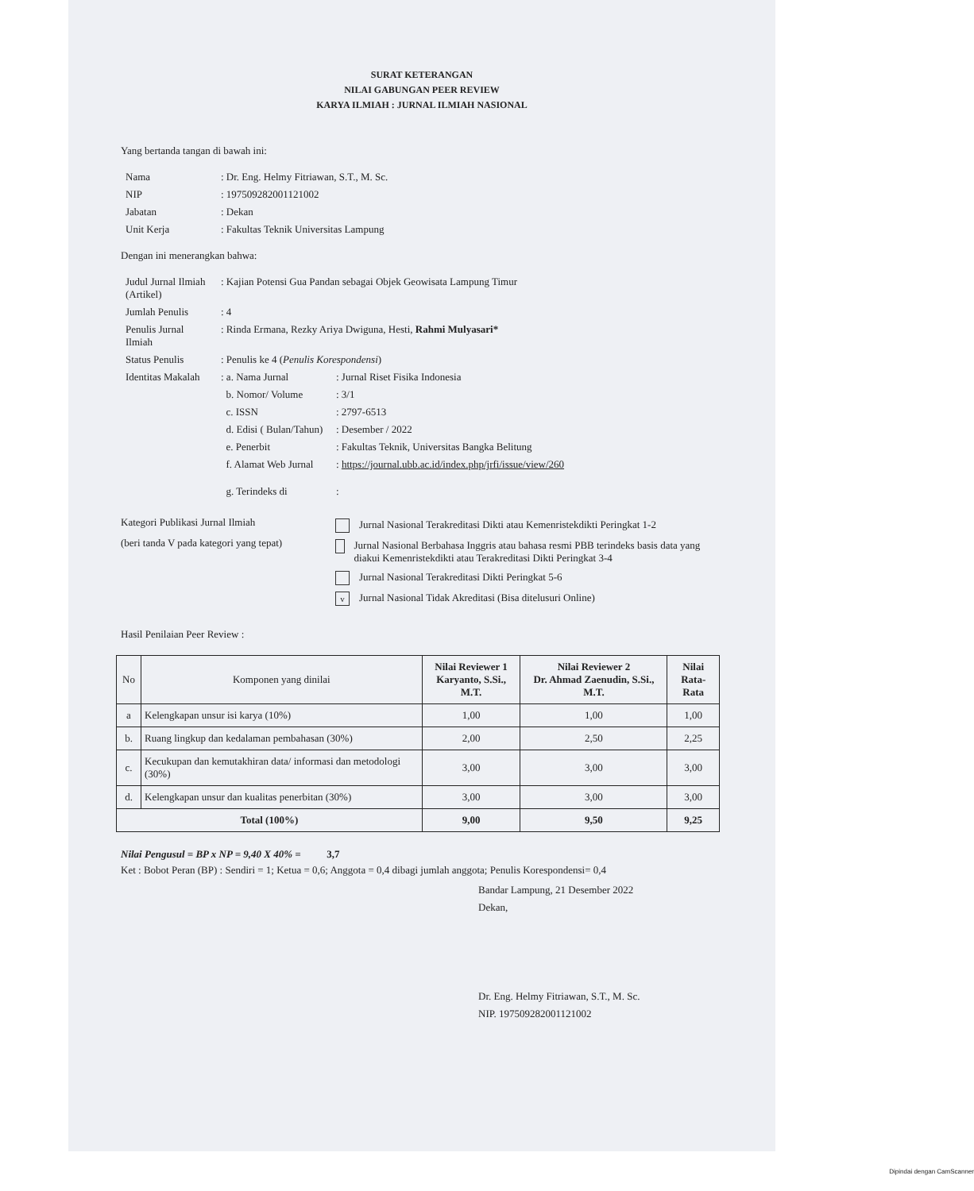SURAT KETERANGAN
NILAI GABUNGAN PEER REVIEW
KARYA ILMIAH : JURNAL ILMIAH NASIONAL
Yang bertanda tangan di bawah ini:
| Nama | : Dr. Eng. Helmy Fitriawan, S.T., M. Sc. |
| NIP | : 197509282001121002 |
| Jabatan | : Dekan |
| Unit Kerja | : Fakultas Teknik Universitas Lampung |
Dengan ini menerangkan bahwa:
| Judul Jurnal Ilmiah (Artikel) | : Kajian Potensi Gua Pandan sebagai Objek Geowisata Lampung Timur | |
| Jumlah Penulis | : 4 | |
| Penulis Jurnal Ilmiah | : Rinda Ermana, Rezky Ariya Dwiguna, Hesti, Rahmi Mulyasari* | |
| Status Penulis | : Penulis ke 4 ( Penulis Korespondensi ) | |
| Identitas Makalah | : a. Nama Jurnal | : Jurnal Riset Fisika Indonesia |
| | b. Nomor/ Volume | : 3/1 |
| | c. ISSN | : 2797-6513 |
| | d. Edisi ( Bulan/Tahun) | : Desember / 2022 |
| | e. Penerbit | : Fakultas Teknik, Universitas Bangka Belitung |
| | f. Alamat Web Jurnal | : https://journal.ubb.ac.id/index.php/jrfi/issue/view/260 |
| | g. Terindeks di | : |
Kategori Publikasi Jurnal Ilmiah
(beri tanda V pada kategori yang tepat)
Jurnal Nasional Terakreditasi Dikti atau Kemenristekdikti Peringkat 1-2
Jurnal Nasional Berbahasa Inggris atau bahasa resmi PBB terindeks basis data yang diakui Kemenristekdikti atau Terakreditasi Dikti Peringkat 3-4
Jurnal Nasional Terakreditasi Dikti Peringkat 5-6
v Jurnal Nasional Tidak Akreditasi (Bisa ditelusuri Online)
Hasil Penilaian Peer Review :
| No | Komponen yang dinilai | Nilai Reviewer 1 Karyanto, S.Si., M.T. | Nilai Reviewer 2 Dr. Ahmad Zaenudin, S.Si., M.T. | Nilai Rata-Rata |
| --- | --- | --- | --- | --- |
| a | Kelengkapan unsur isi karya (10%) | 1,00 | 1,00 | 1,00 |
| b. | Ruang lingkup dan kedalaman pembahasan (30%) | 2,00 | 2,50 | 2,25 |
| c. | Kecukupan dan kemutakhiran data/ informasi dan metodologi (30%) | 3,00 | 3,00 | 3,00 |
| d. | Kelengkapan unsur dan kualitas penerbitan (30%) | 3,00 | 3,00 | 3,00 |
| Total (100%) | | 9,00 | 9,50 | 9,25 |
Nilai Pengusul = BP x NP = 9,40 X 40% = 3,7
Ket : Bobot Peran (BP) : Sendiri = 1; Ketua = 0,6; Anggota = 0,4 dibagi jumlah anggota; Penulis Korespondensi= 0,4
Bandar Lampung, 21 Desember 2022
Dekan,
Dr. Eng. Helmy Fitriawan, S.T., M. Sc.
NIP. 197509282001121002
Dipindai dengan CamScanner